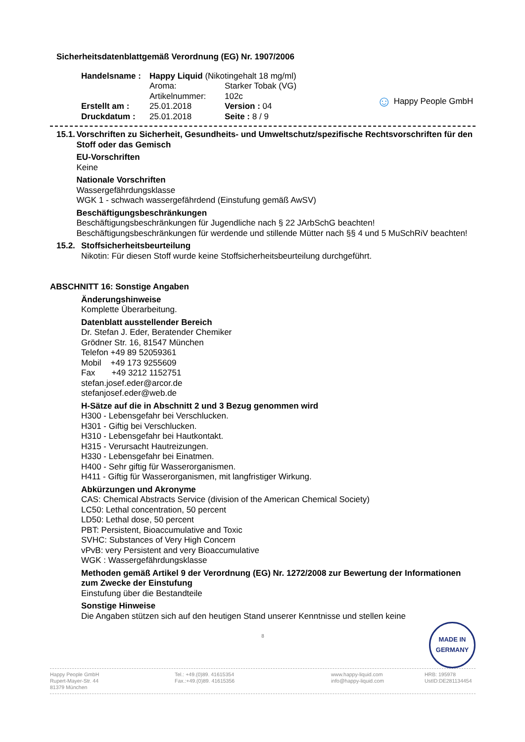Sicherheitsdatenblattgemäß Verordnung (EG) Nr. 1907/2006
| Handelsname : | Happy Liquid (Nikotingehalt 18 mg/ml) | |
| | Aroma: | Starker Tobak (VG) |
| | Artikelnummer: | 102c |
| Erstellt am : | 25.01.2018 | Version : 04 |
| Druckdatum : | 25.01.2018 | Seite : 8 / 9 |
☺ Happy People GmbH
15.1.
Vorschriften zu Sicherheit, Gesundheits- und Umweltschutz/spezifische Rechtsvorschriften für den Stoff oder das Gemisch
EU-Vorschriften
Keine
Nationale Vorschriften
Wassergefährdungsklasse
WGK 1 - schwach wassergefährdend (Einstufung gemäß AwSV)
Beschäftigungsbeschränkungen
Beschäftigungsbeschränkungen für Jugendliche nach § 22 JArbSchG beachten!
Beschäftigungsbeschränkungen für werdende und stillende Mütter nach §§ 4 und 5 MuSchRiV beachten!
15.2.
Stoffsicherheitsbeurteilung
Nikotin: Für diesen Stoff wurde keine Stoffsicherheitsbeurteilung durchgeführt.
ABSCHNITT 16: Sonstige Angaben
Änderungshinweise
Komplette Überarbeitung.
Datenblatt ausstellender Bereich
Dr. Stefan J. Eder, Beratender Chemiker
Grödner Str. 16, 81547 München
Telefon +49 89 52059361
Mobil +49 173 9255609
Fax +49 3212 1152751
stefan.josef.eder@arcor.de
stefanjosef.eder@web.de
H-Sätze auf die in Abschnitt 2 und 3 Bezug genommen wird
H300 - Lebensgefahr bei Verschlucken.
H301 - Giftig bei Verschlucken.
H310 - Lebensgefahr bei Hautkontakt.
H315 - Verursacht Hautreizungen.
H330 - Lebensgefahr bei Einatmen.
H400 - Sehr giftig für Wasserorganismen.
H411 - Giftig für Wasserorganismen, mit langfristiger Wirkung.
Abkürzungen und Akronyme
CAS: Chemical Abstracts Service (division of the American Chemical Society)
LC50: Lethal concentration, 50 percent
LD50: Lethal dose, 50 percent
PBT: Persistent, Bioaccumulative and Toxic
SVHC: Substances of Very High Concern
vPvB: very Persistent and very Bioaccumulative
WGK : Wassergefährdungsklasse
Methoden gemäß Artikel 9 der Verordnung (EG) Nr. 1272/2008 zur Bewertung der Informationen zum Zwecke der Einstufung
Einstufung über die Bestandteile
Sonstige Hinweise
Die Angaben stützen sich auf den heutigen Stand unserer Kenntnisse und stellen keine
8
MADE IN
GERMANY
Happy People GmbH
Rupert-Mayer-Str. 44
81379 München
Tel.: +49.(0)89. 41615354
Fax.:+49.(0)89. 41615356
www.happy-liquid.com
info@happy-liquid.com
HRB: 195978
UstID:DE281134454